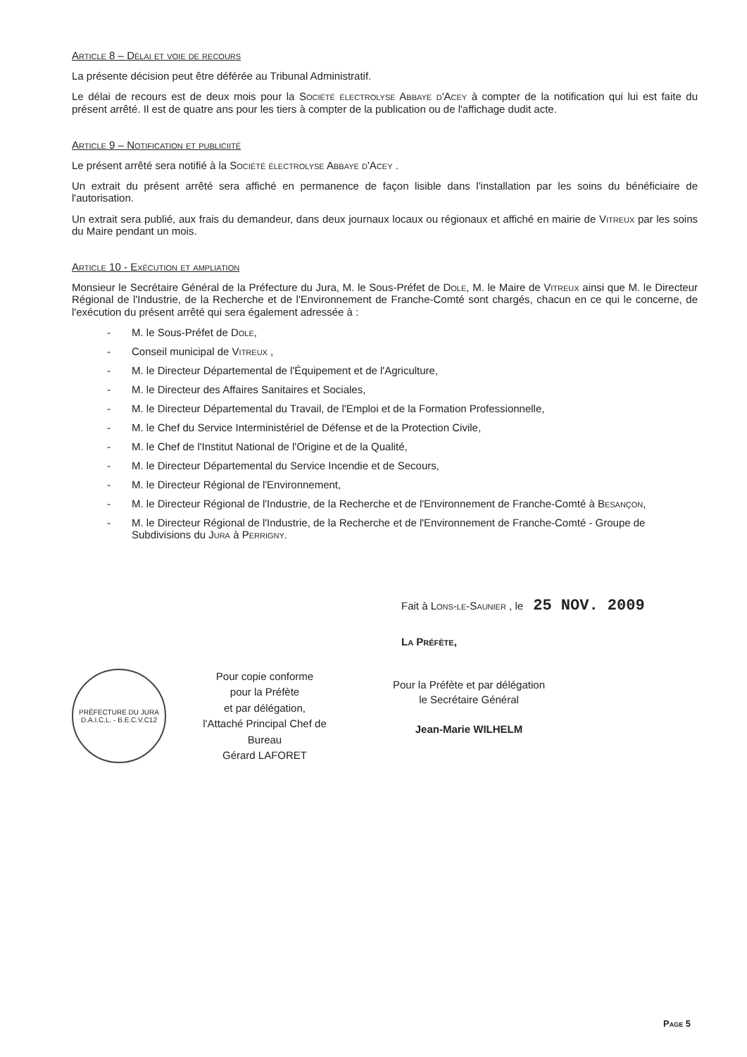Article 8 – Délai et voie de recours
La présente décision peut être déférée au Tribunal Administratif.
Le délai de recours est de deux mois pour la Société électrolyse Abbaye d'Acey à compter de la notification qui lui est faite du présent arrêté. Il est de quatre ans pour les tiers à compter de la publication ou de l'affichage dudit acte.
Article 9 – Notification et publiciité
Le présent arrêté sera notifié à la Société électrolyse Abbaye d'Acey .
Un extrait du présent arrêté sera affiché en permanence de façon lisible dans l'installation par les soins du bénéficiaire de l'autorisation.
Un extrait sera publié, aux frais du demandeur, dans deux journaux locaux ou régionaux et affiché en mairie de Vitreux par les soins du Maire pendant un mois.
Article 10 - Exécution et ampliation
Monsieur le Secrétaire Général de la Préfecture du Jura, M. le Sous-Préfet de Dole, M. le Maire de Vitreux ainsi que M. le Directeur Régional de l'Industrie, de la Recherche et de l'Environnement de Franche-Comté sont chargés, chacun en ce qui le concerne, de l'exécution du présent arrêté qui sera également adressée à :
- M. le Sous-Préfet de Dole,
- Conseil municipal de Vitreux ,
- M. le Directeur Départemental de l'Équipement et de l'Agriculture,
- M. le Directeur des Affaires Sanitaires et Sociales,
- M. le Directeur Départemental du Travail, de l'Emploi et de la Formation Professionnelle,
- M. le Chef du Service Interministériel de Défense et de la Protection Civile,
- M. le Chef de l'Institut National de l'Origine et de la Qualité,
- M. le Directeur Départemental du Service Incendie et de Secours,
- M. le Directeur Régional de l'Environnement,
- M. le Directeur Régional de l'Industrie, de la Recherche et de l'Environnement de Franche-Comté à Besançon,
- M. le Directeur Régional de l'Industrie, de la Recherche et de l'Environnement de Franche-Comté - Groupe de Subdivisions du Jura à Perrigny.
Fait à Lons-le-Saunier , le 25 NOV. 2009
La Préfète,
PRÉFECTURE DU JURA
D.A.I.C.L. - B.E.C.V.C12
Pour copie conforme
pour la Préfète
et par délégation,
l'Attaché Principal Chef de Bureau
Gérard LAFORET
Pour la Préfète et par délégation
le Secrétaire Général
Jean-Marie WILHELM
Page 5